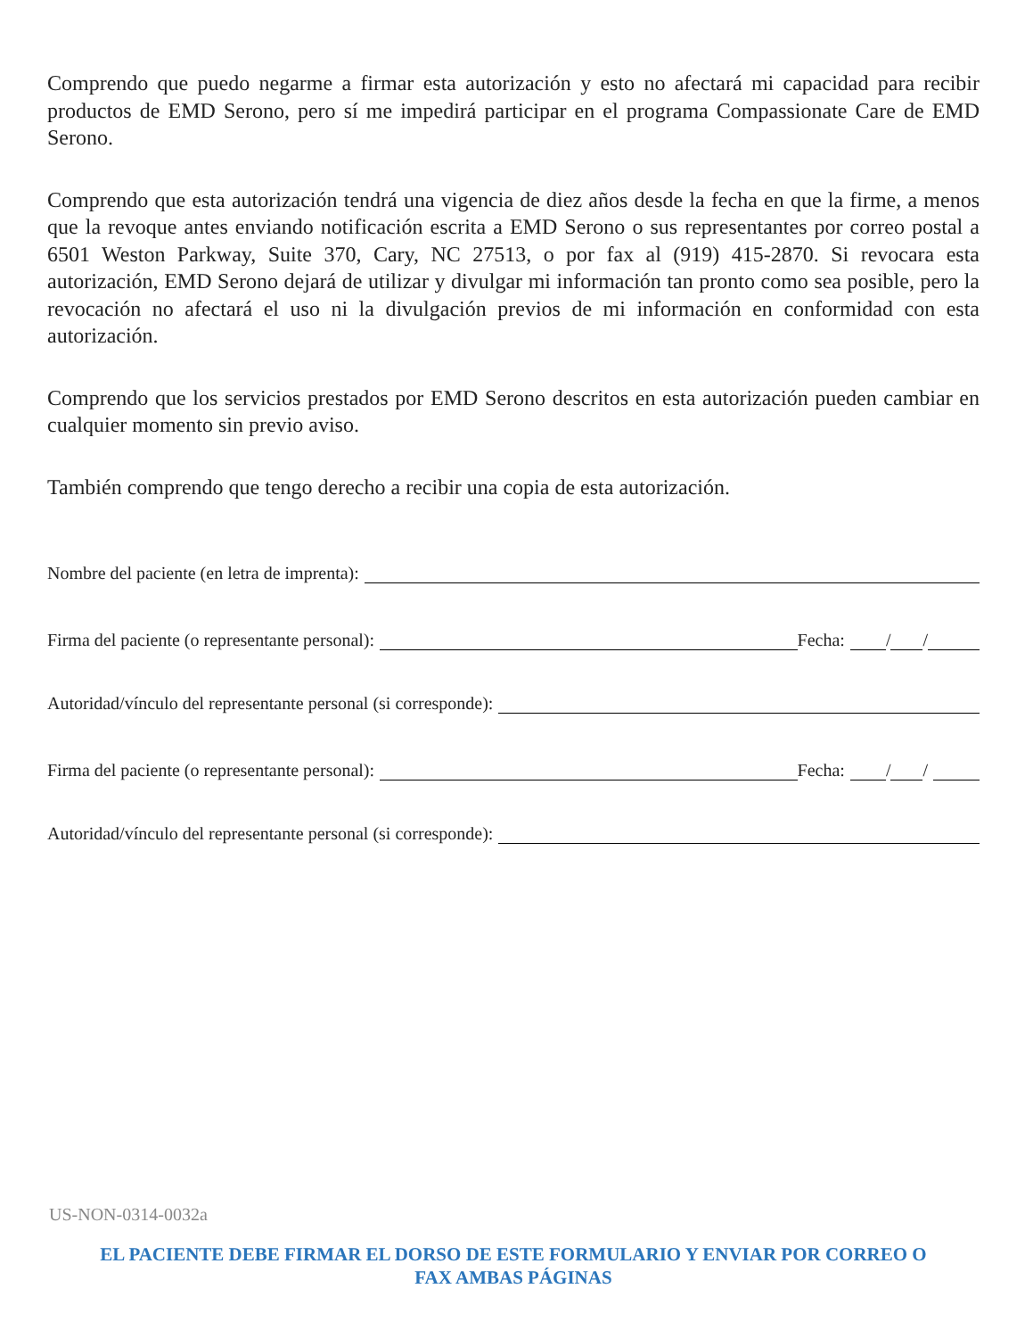Comprendo que puedo negarme a firmar esta autorización y esto no afectará mi capacidad para recibir productos de EMD Serono, pero sí me impedirá participar en el programa Compassionate Care de EMD Serono.
Comprendo que esta autorización tendrá una vigencia de diez años desde la fecha en que la firme, a menos que la revoque antes enviando notificación escrita a EMD Serono o sus representantes por correo postal a 6501 Weston Parkway, Suite 370, Cary, NC 27513, o por fax al (919) 415-2870. Si revocara esta autorización, EMD Serono dejará de utilizar y divulgar mi información tan pronto como sea posible, pero la revocación no afectará el uso ni la divulgación previos de mi información en conformidad con esta autorización.
Comprendo que los servicios prestados por EMD Serono descritos en esta autorización pueden cambiar en cualquier momento sin previo aviso.
También comprendo que tengo derecho a recibir una copia de esta autorización.
Nombre del paciente (en letra de imprenta):
Firma del paciente (o representante personal): Fecha: / /
Autoridad/vínculo del representante personal (si corresponde):
Firma del paciente (o representante personal): Fecha: / /
Autoridad/vínculo del representante personal (si corresponde):
US-NON-0314-0032a
EL PACIENTE DEBE FIRMAR EL DORSO DE ESTE FORMULARIO Y ENVIAR POR CORREO O
FAX AMBAS PÁGINAS